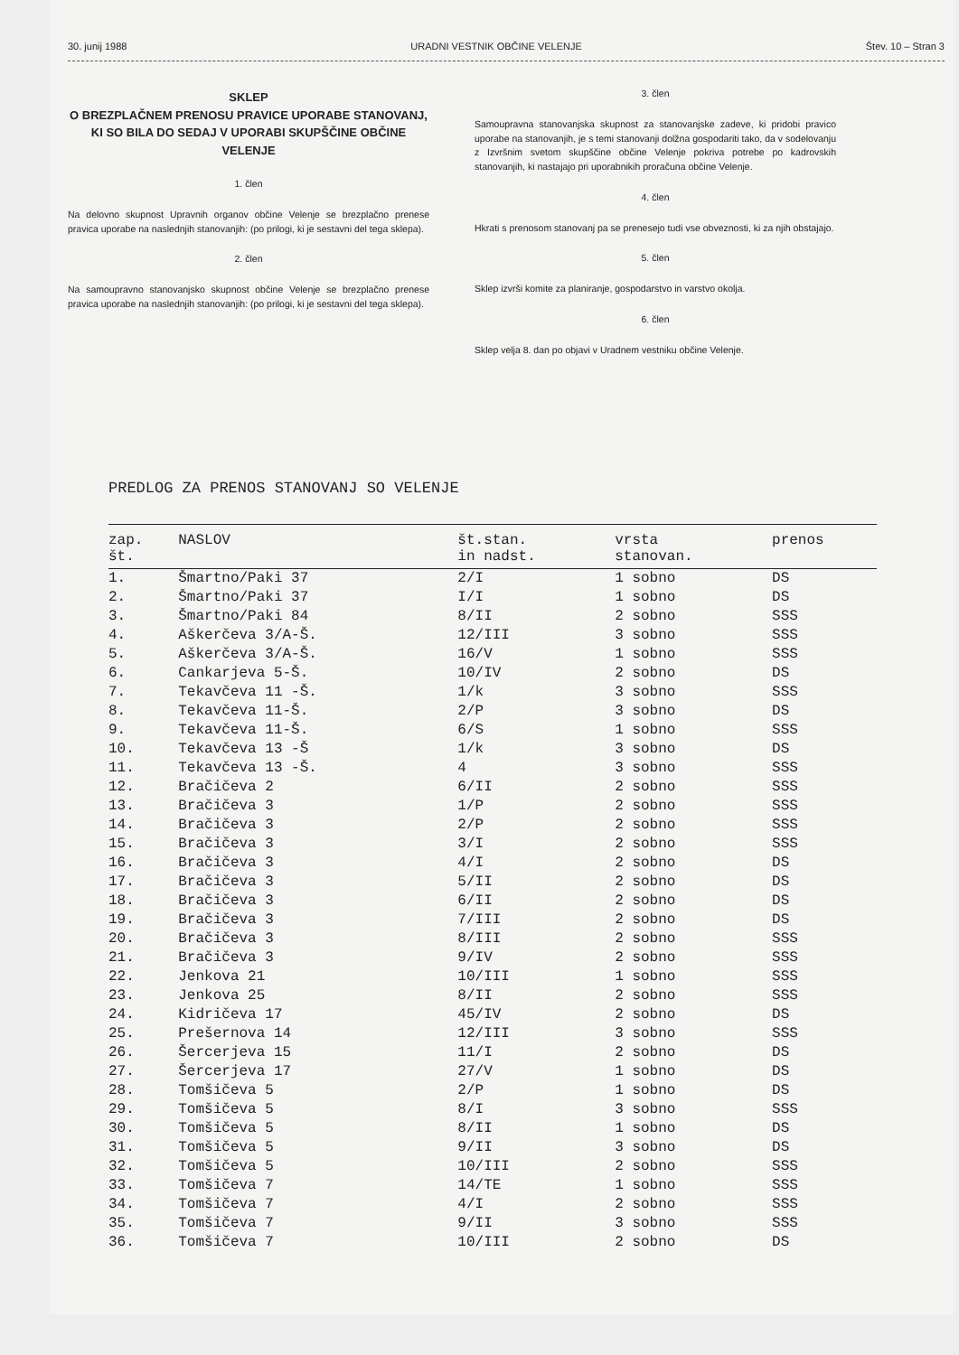30. junij 1988 URADNI VESTNIK OBČINE VELENJE Štev. 10 – Stran 3
SKLEP
O BREZPLAČNEM PRENOSU PRAVICE UPORABE STANOVANJ, KI SO BILA DO SEDAJ V UPORABI SKUPŠČINE OBČINE VELENJE
1. člen
Na delovno skupnost Upravnih organov občine Velenje se brezplačno prenese pravica uporabe na naslednjih stanovanjih: (po prilogi, ki je sestavni del tega sklepa).
2. člen
Na samoupravno stanovanjsko skupnost občine Velenje se brezplačno prenese pravica uporabe na naslednjih stanovanjih: (po prilogi, ki je sestavni del tega sklepa).
3. člen
Samoupravna stanovanjska skupnost za stanovanjske zadeve, ki pridobi pravico uporabe na stanovanjih, je s temi stanovanji dolžna gospodariti tako, da v sodelovanju z Izvršnim svetom skupščine občine Velenje pokriva potrebe po kadrovskih stanovanjih, ki nastajajo pri uporabnikih proračuna občine Velenje.
4. člen
Hkrati s prenosom stanovanj pa se prenesejo tudi vse obveznosti, ki za njih obstajajo.
5. člen
Sklep izvrši komite za planiranje, gospodarstvo in varstvo okolja.
6. člen
Sklep velja 8. dan po objavi v Uradnem vestniku občine Velenje.
PREDLOG ZA PRENOS STANOVANJ SO VELENJE
| zap. št. | NASLOV | št.stan. in nadst. | vrsta stanovan. | prenos |
| --- | --- | --- | --- | --- |
| 1. | Šmartno/Paki 37 | 2/I | 1 sobno | DS |
| 2. | Šmartno/Paki 37 | I/I | 1 sobno | DS |
| 3. | Šmartno/Paki 84 | 8/II | 2 sobno | SSS |
| 4. | Aškerčeva 3/A-Š. | 12/III | 3 sobno | SSS |
| 5. | Aškerčeva 3/A-Š. | 16/V | 1 sobno | SSS |
| 6. | Cankarjeva 5-Š. | 10/IV | 2 sobno | DS |
| 7. | Tekavčeva 11 -Š. | 1/k | 3 sobno | SSS |
| 8. | Tekavčeva 11-Š. | 2/P | 3 sobno | DS |
| 9. | Tekavčeva 11-Š. | 6/S | 1 sobno | SSS |
| 10. | Tekavčeva 13 -Š | 1/k | 3 sobno | DS |
| 11. | Tekavčeva 13 -Š. | 4 | 3 sobno | SSS |
| 12. | Bračičeva 2 | 6/II | 2 sobno | SSS |
| 13. | Bračičeva 3 | 1/P | 2 sobno | SSS |
| 14. | Bračičeva 3 | 2/P | 2 sobno | SSS |
| 15. | Bračičeva 3 | 3/I | 2 sobno | SSS |
| 16. | Bračičeva 3 | 4/I | 2 sobno | DS |
| 17. | Bračičeva 3 | 5/II | 2 sobno | DS |
| 18. | Bračičeva 3 | 6/II | 2 sobno | DS |
| 19. | Bračičeva 3 | 7/III | 2 sobno | DS |
| 20. | Bračičeva 3 | 8/III | 2 sobno | SSS |
| 21. | Bračičeva 3 | 9/IV | 2 sobno | SSS |
| 22. | Jenkova 21 | 10/III | 1 sobno | SSS |
| 23. | Jenkova 25 | 8/II | 2 sobno | SSS |
| 24. | Kidričeva 17 | 45/IV | 2 sobno | DS |
| 25. | Prešernova 14 | 12/III | 3 sobno | SSS |
| 26. | Šercerjeva 15 | 11/I | 2 sobno | DS |
| 27. | Šercerjeva 17 | 27/V | 1 sobno | DS |
| 28. | Tomšičeva 5 | 2/P | 1 sobno | DS |
| 29. | Tomšičeva 5 | 8/I | 3 sobno | SSS |
| 30. | Tomšičeva 5 | 8/II | 1 sobno | DS |
| 31. | Tomšičeva 5 | 9/II | 3 sobno | DS |
| 32. | Tomšičeva 5 | 10/III | 2 sobno | SSS |
| 33. | Tomšičeva 7 | 14/TE | 1 sobno | SSS |
| 34. | Tomšičeva 7 | 4/I | 2 sobno | SSS |
| 35. | Tomšičeva 7 | 9/II | 3 sobno | SSS |
| 36. | Tomšičeva 7 | 10/III | 2 sobno | DS |